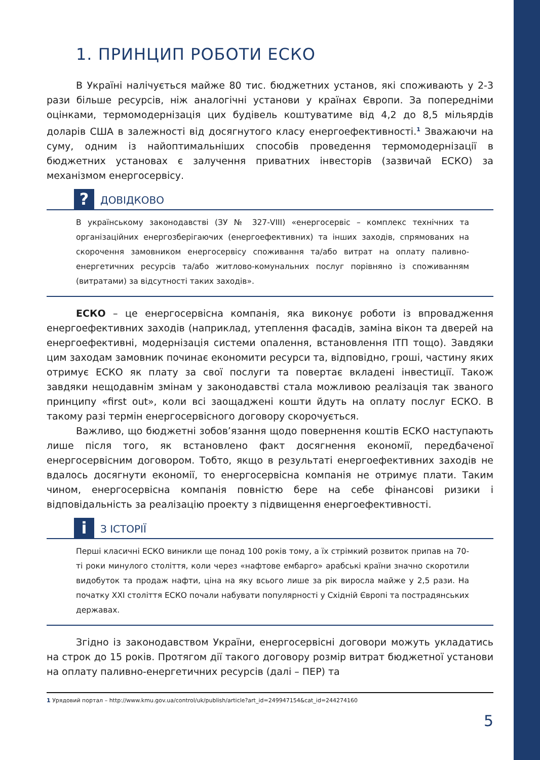1. ПРИНЦИП РОБОТИ ЕСКО
В Україні налічується майже 80 тис. бюджетних установ, які споживають у 2-3 рази більше ресурсів, ніж аналогічні установи у країнах Європи. За попередніми оцінками, термомодернізація цих будівель коштуватиме від 4,2 до 8,5 мільярдів доларів США в залежності від досягнутого класу енергоефективності.<sup>1</sup> Зважаючи на суму, одним із найоптимальніших способів проведення термомодернізації в бюджетних установах є залучення приватних інвесторів (зазвичай ЕСКО) за механізмом енергосервісу.
?
ДОВІДКОВО
В українському законодавстві (ЗУ № 327-VIII) «енергосервіс – комплекс технічних та організаційних енергозберігаючих (енергоефективних) та інших заходів, спрямованих на скорочення замовником енергосервісу споживання та/або витрат на оплату паливно-енергетичних ресурсів та/або житлово-комунальних послуг порівняно із споживанням (витратами) за відсутності таких заходів».
ЕСКО – це енергосервісна компанія, яка виконує роботи із впровадження енергоефективних заходів (наприклад, утеплення фасадів, заміна вікон та дверей на енергоефективні, модернізація системи опалення, встановлення ІТП тощо). Завдяки цим заходам замовник починає економити ресурси та, відповідно, гроші, частину яких отримує ЕСКО як плату за свої послуги та повертає вкладені інвестиції. Також завдяки нещодавнім змінам у законодавстві стала можливою реалізація так званого принципу «first out», коли всі заощаджені кошти йдуть на оплату послуг ЕСКО. В такому разі термін енергосервісного договору скорочується.
Важливо, що бюджетні зобов’язання щодо повернення коштів ЕСКО наступають лише після того, як встановлено факт досягнення економії, передбаченої енергосервісним договором. Тобто, якщо в результаті енергоефективних заходів не вдалось досягнути економії, то енергосервісна компанія не отримує плати. Таким чином, енергосервісна компанія повністю бере на себе фінансові ризики і відповідальність за реалізацію проекту з підвищення енергоефективності.
i
З ІСТОРІЇ
Перші класичні ЕСКО виникли ще понад 100 років тому, а їх стрімкий розвиток припав на 70-ті роки минулого століття, коли через «нафтове ембарго» арабські країни значно скоротили видобуток та продаж нафти, ціна на яку всього лише за рік виросла майже у 2,5 рази. На початку XXI століття ЕСКО почали набувати популярності у Східній Європі та пострадянських державах.
Згідно із законодавством України, енергосервісні договори можуть укладатись на строк до 15 років. Протягом дії такого договору розмір витрат бюджетної установи на оплату паливно-енергетичних ресурсів (далі – ПЕР) та
1 Урядовий портал – http://www.kmu.gov.ua/control/uk/publish/article?art_id=249947154&cat_id=244274160
5